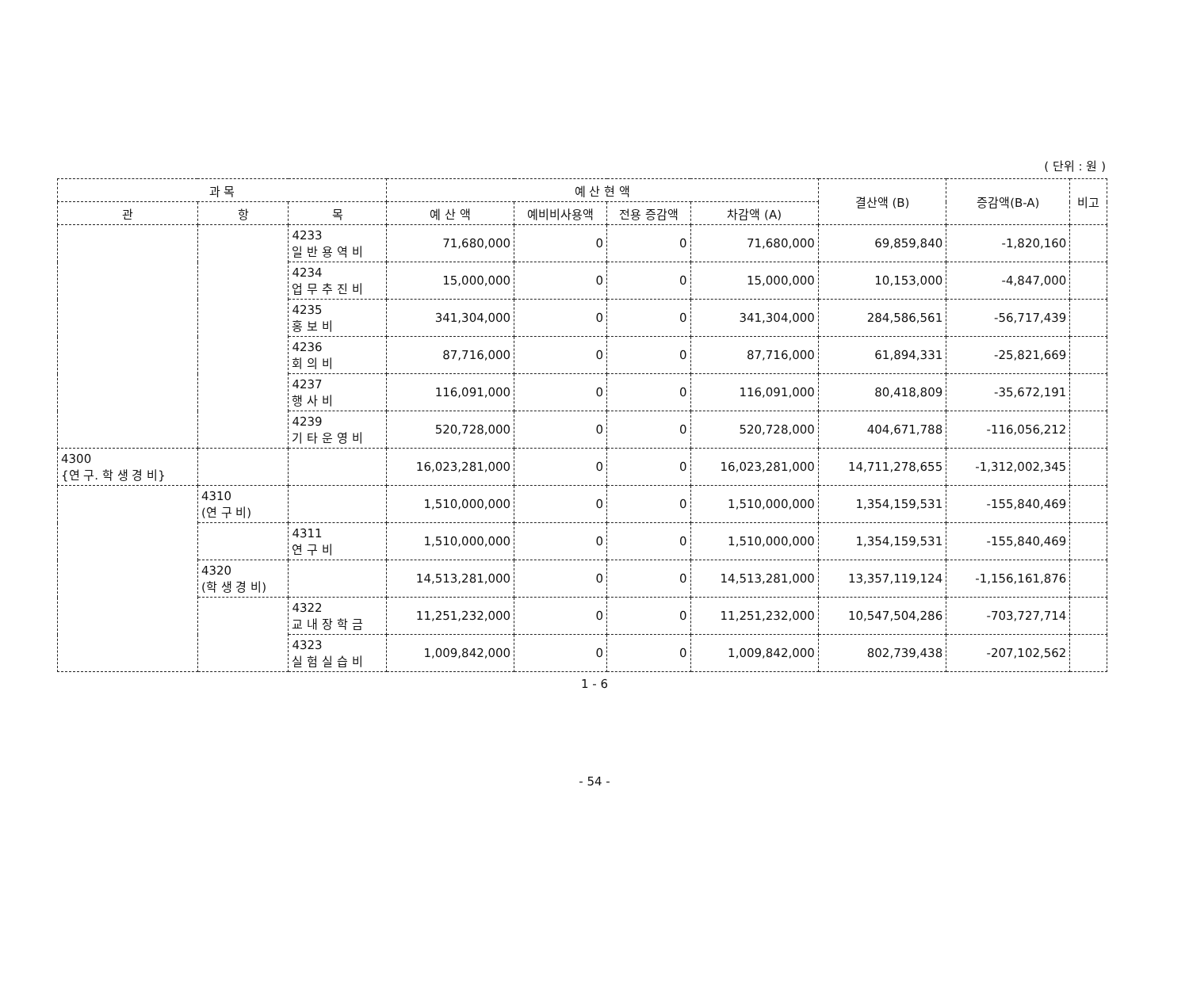( 단위 : 원 )
| 과 목 | | | 예 산 현 액 | | | | 결산액 (B) | 증감액(B-A) | 비고 |
| --- | --- | --- | --- | --- | --- | --- | --- | --- | --- |
| 관 | 항 | 목 | 예 산 액 | 예비비사용액 | 전용 증감액 | 차감액 (A) | | | |
| | | 4233 일 반 용 역 비 | 71,680,000 | 0 | 0 | 71,680,000 | 69,859,840 | -1,820,160 | |
| | | 4234 업 무 추 진 비 | 15,000,000 | 0 | 0 | 15,000,000 | 10,153,000 | -4,847,000 | |
| | | 4235 홍 보 비 | 341,304,000 | 0 | 0 | 341,304,000 | 284,586,561 | -56,717,439 | |
| | | 4236 회 의 비 | 87,716,000 | 0 | 0 | 87,716,000 | 61,894,331 | -25,821,669 | |
| | | 4237 행 사 비 | 116,091,000 | 0 | 0 | 116,091,000 | 80,418,809 | -35,672,191 | |
| | | 4239 기 타 운 영 비 | 520,728,000 | 0 | 0 | 520,728,000 | 404,671,788 | -116,056,212 | |
| 4300 {연 구. 학 생 경 비} | | | 16,023,281,000 | 0 | 0 | 16,023,281,000 | 14,711,278,655 | -1,312,002,345 | |
| | 4310 (연 구 비) | | 1,510,000,000 | 0 | 0 | 1,510,000,000 | 1,354,159,531 | -155,840,469 | |
| | | 4311 연 구 비 | 1,510,000,000 | 0 | 0 | 1,510,000,000 | 1,354,159,531 | -155,840,469 | |
| | 4320 (학 생 경 비) | | 14,513,281,000 | 0 | 0 | 14,513,281,000 | 13,357,119,124 | -1,156,161,876 | |
| | | 4322 교 내 장 학 금 | 11,251,232,000 | 0 | 0 | 11,251,232,000 | 10,547,504,286 | -703,727,714 | |
| | | 4323 실 험 실 습 비 | 1,009,842,000 | 0 | 0 | 1,009,842,000 | 802,739,438 | -207,102,562 | |
1 - 6
- 54 -